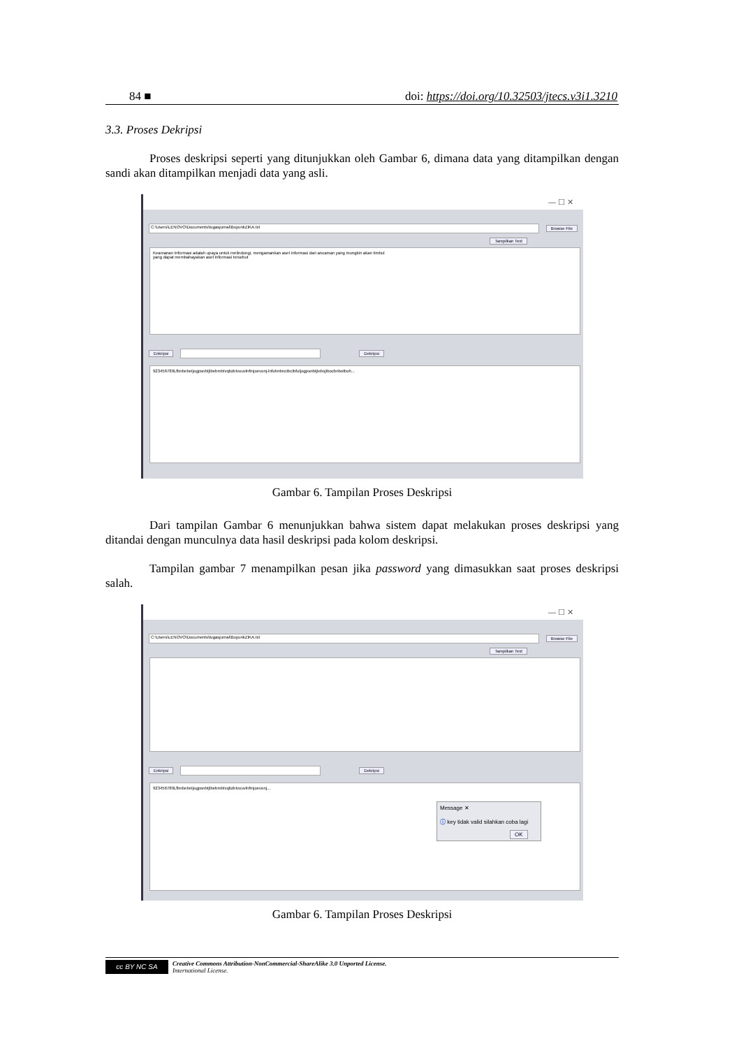84 ■ doi: https://doi.org/10.32503/jtecs.v3i1.3210
3.3. Proses Dekripsi
Proses deskripsi seperti yang ditunjukkan oleh Gambar 6, dimana data yang ditampilkan dengan sandi akan ditampilkan menjadi data yang asli.
— ☐ ✕
C:\Users\LENOVO\Documents\tugasjurnal\BuyunkZIKA.txt
Browse File
Tampilkan Text
Keamanan Informasi adalah upaya untuk melindungi, mengamankan aset informasi dari ancaman yang mungkin akan timbul
yang dapat membahayakan aset informasi tersebut
Enkripsi Dekripsi
923456789LfbnbebeIjogpsnbtjIbebmbIvqbzbIvouvlnfmjoevonj-lnfohnbncIbcIbfuIjogpsnbtjIebsjIbocbnbotboh...
Gambar 6. Tampilan Proses Deskripsi
Dari tampilan Gambar 6 menunjukkan bahwa sistem dapat melakukan proses deskripsi yang ditandai dengan munculnya data hasil deskripsi pada kolom deskripsi.
Tampilan gambar 7 menampilkan pesan jika password yang dimasukkan saat proses deskripsi salah.
— ☐ ✕
C:\Users\LENOVO\Documents\tugasjurnal\BuyunkZIKA.txt
Browse File
Tampilkan Text
Enkripsi Dekripsi
923456789LfbnbebeIjogpsnbtjIbebmbIvqbzbIvouvlnfmjoevonj...
Message ✕
ⓘ key tidak valid silahkan coba lagi
OK
Gambar 6. Tampilan Proses Deskripsi
cc BY NC SA
Creative Commons Attribution-NonCommercial-ShareAlike 3.0 Unported License.
International License.